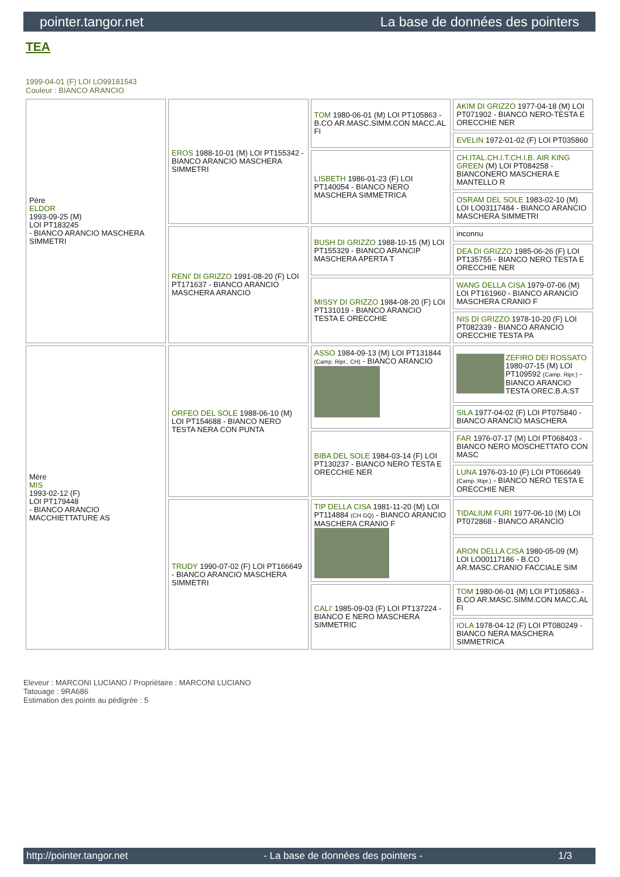pointer.tangor.net La base de données des pointers
TEA
1999-04-01 (F) LOI LO99181543
Couleur : BIANCO ARANCIO
| Père ELDOR 1993-09-25 (M) LOI PT183245 - BIANCO ARANCIO MASCHERA SIMMETRI | EROS 1988-10-01 (M) LOI PT155342 - BIANCO ARANCIO MASCHERA SIMMETRI | TOM 1980-06-01 (M) LOI PT105863 - B.CO AR.MASC.SIMM.CON MACC.AL FI | AKIM DI GRIZZO 1977-04-18 (M) LOI PT071902 - BIANCO NERO-TESTA E ORECCHIE NER |
| | | | EVELIN 1972-01-02 (F) LOI PT035860 |
| | | LISBETH 1986-01-23 (F) LOI PT140054 - BIANCO NERO MASCHERA SIMMETRICA | CH.ITAL.CH.I.T.CH.I.B. AIR KING GREEN (M) LOI PT084258 - BIANCONERO MASCHERA E MANTELLO R |
| | | | OSRAM DEL SOLE 1983-02-10 (M) LOI LO03117484 - BIANCO ARANCIO MASCHERA SIMMETRI |
| | RENI' DI GRIZZO 1991-08-20 (F) LOI PT171637 - BIANCO ARANCIO MASCHERA ARANCIO | BUSH DI GRIZZO 1988-10-15 (M) LOI PT155329 - BIANCO ARANCIP MASCHERA APERTA T | inconnu |
| | | | DEA DI GRIZZO 1985-06-26 (F) LOI PT135755 - BIANCO NERO TESTA E ORECCHIE NER |
| | | MISSY DI GRIZZO 1984-08-20 (F) LOI PT131019 - BIANCO ARANCIO TESTA E ORECCHIE | WANG DELLA CISA 1979-07-06 (M) LOI PT161960 - BIANCO ARANCIO MASCHERA CRANIO F |
| | | | NIS DI GRIZZO 1978-10-20 (F) LOI PT082339 - BIANCO ARANCIO ORECCHIE TESTA PA |
| Mère MIS 1993-02-12 (F) LOI PT179448 - BIANCO ARANCIO MACCHIETTATURE AS | ORFEO DEL SOLE 1988-06-10 (M) LOI PT154688 - BIANCO NERO TESTA NERA CON PUNTA | ASSO 1984-09-13 (M) LOI PT131844 (Camp. Ripr., CH) - BIANCO ARANCIO | ZEFIRO DEI ROSSATO 1980-07-15 (M) LOI PT109592 (Camp. Ripr.) - BIANCO ARANCIO TESTA OREC.B.A.ST |
| | | | SILA 1977-04-02 (F) LOI PT075840 - BIANCO ARANCIO MASCHERA |
| | | BIBA DEL SOLE 1984-03-14 (F) LOI PT130237 - BIANCO NERO TESTA E ORECCHIE NER | FAR 1976-07-17 (M) LOI PT068403 - BIANCO NERO MOSCHETTATO CON MASC |
| | | | LUNA 1976-03-10 (F) LOI PT066649 (Camp. Ripr.) - BIANCO NERO TESTA E ORECCHIE NER |
| | TRUDY 1990-07-02 (F) LOI PT166649 - BIANCO ARANCIO MASCHERA SIMMETRI | TIP DELLA CISA 1981-11-20 (M) LOI PT114884 (CH GQ) - BIANCO ARANCIO MASCHERA CRANIO F | TIDALIUM FURI 1977-06-10 (M) LOI PT072868 - BIANCO ARANCIO |
| | | | ARON DELLA CISA 1980-05-09 (M) LOI LO00117186 - B.CO AR.MASC.CRANIO FACCIALE SIM |
| | | CALI' 1985-09-03 (F) LOI PT137224 - BIANCO E NERO MASCHERA SIMMETRIC | TOM 1980-06-01 (M) LOI PT105863 - B.CO AR.MASC.SIMM.CON MACC.AL FI |
| | | | IOLA 1978-04-12 (F) LOI PT080249 - BIANCO NERA MASCHERA SIMMETRICA |
Eleveur : MARCONI LUCIANO / Propriétaire : MARCONI LUCIANO
Tatouage : 9RA686
Estimation des points au pédigrée : 5
http://pointer.tangor.net - La base de données des pointers - 1/3